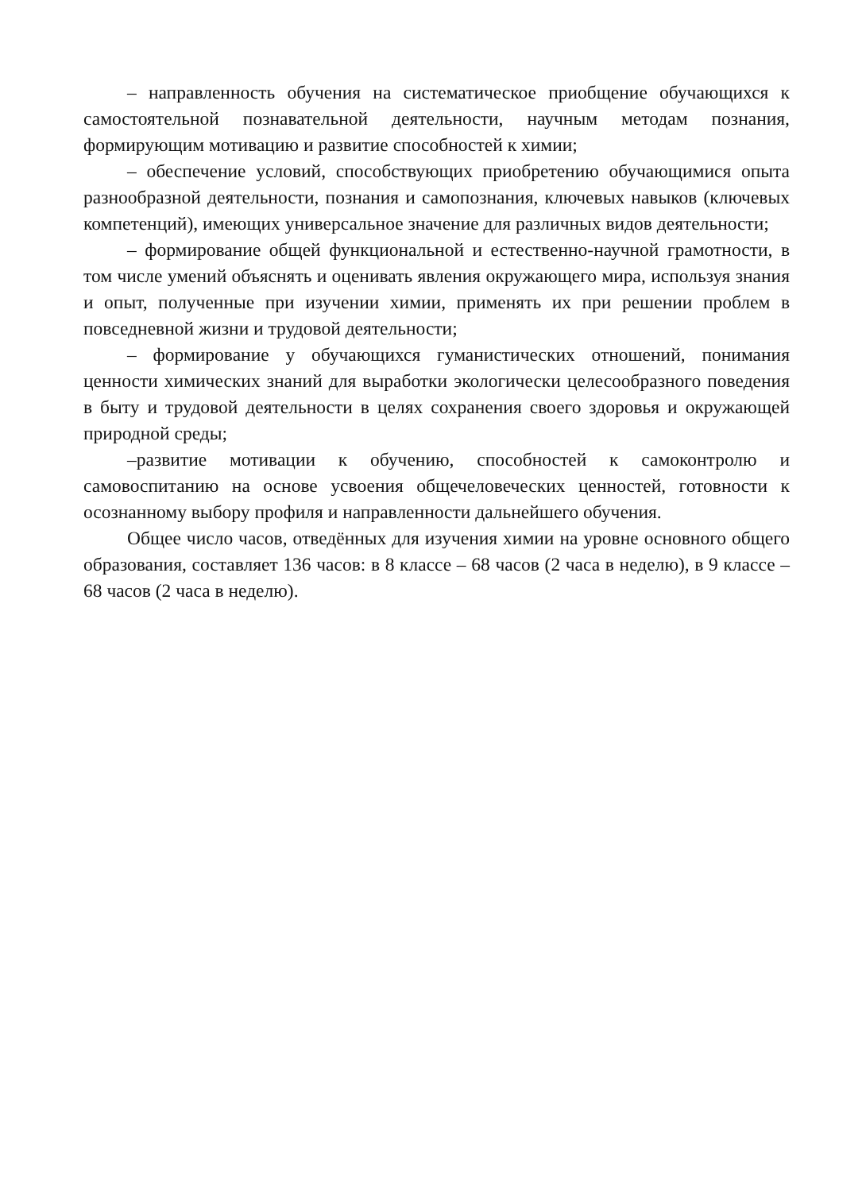– направленность обучения на систематическое приобщение обучающихся к самостоятельной познавательной деятельности, научным методам познания, формирующим мотивацию и развитие способностей к химии;
– обеспечение условий, способствующих приобретению обучающимися опыта разнообразной деятельности, познания и самопознания, ключевых навыков (ключевых компетенций), имеющих универсальное значение для различных видов деятельности;
– формирование общей функциональной и естественно-научной грамотности, в том числе умений объяснять и оценивать явления окружающего мира, используя знания и опыт, полученные при изучении химии, применять их при решении проблем в повседневной жизни и трудовой деятельности;
– формирование у обучающихся гуманистических отношений, понимания ценности химических знаний для выработки экологически целесообразного поведения в быту и трудовой деятельности в целях сохранения своего здоровья и окружающей природной среды;
–развитие мотивации к обучению, способностей к самоконтролю и самовоспитанию на основе усвоения общечеловеческих ценностей, готовности к осознанному выбору профиля и направленности дальнейшего обучения.
Общее число часов, отведённых для изучения химии на уровне основного общего образования, составляет 136 часов: в 8 классе – 68 часов (2 часа в неделю), в 9 классе – 68 часов (2 часа в неделю).